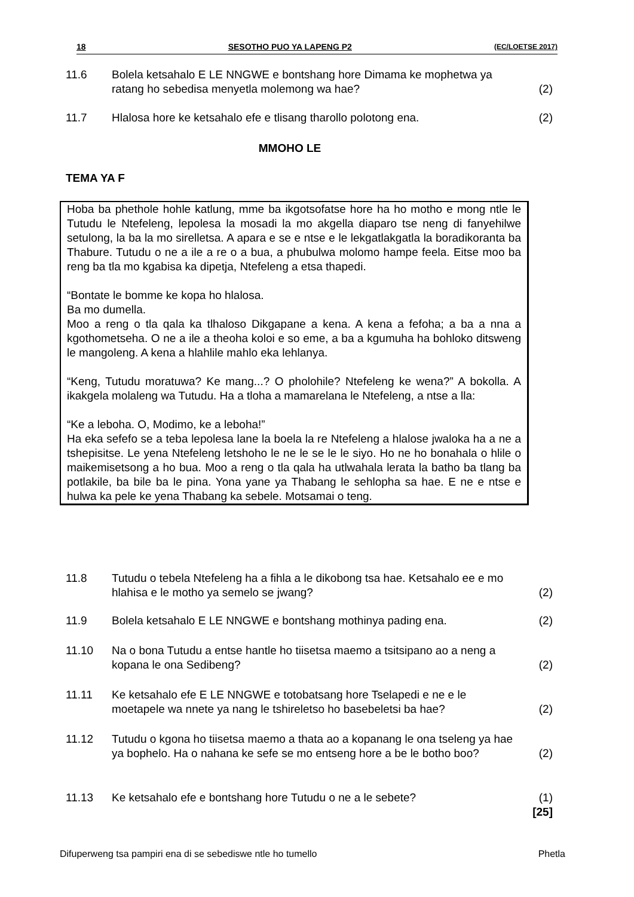18 SESOTHO PUO YA LAPENG P2 (EC/LOETSE 2017)
11.6 Bolela ketsahalo E LE NNGWE e bontshang hore Dimama ke mophetwa ya ratang ho sebedisa menyetla molemong wa hae?
(2)
11.7 Hlalosa hore ke ketsahalo efe e tlisang tharollo polotong ena.
(2)
MMOHO LE
TEMA YA F
Hoba ba phethole hohle katlung, mme ba ikgotsofatse hore ha ho motho e mong ntle le Tutudu le Ntefeleng, lepolesa la mosadi la mo akgella diaparo tse neng di fanyehilwe setulong, la ba la mo sirelletsa. A apara e se e ntse e le lekgatlakgatla la boradikoranta ba Thabure. Tutudu o ne a ile a re o a bua, a phubulwa molomo hampe feela. Eitse moo ba reng ba tla mo kgabisa ka dipetja, Ntefeleng a etsa thapedi.
“Bontate le bomme ke kopa ho hlalosa.
Ba mo dumella.
Moo a reng o tla qala ka tlhaloso Dikgapane a kena. A kena a fefoha; a ba a nna a kgothometseha. O ne a ile a theoha koloi e so eme, a ba a kgumuha ha bohloko ditsweng le mangoleng. A kena a hlahlile mahlo eka lehlanya.
“Keng, Tutudu moratuwa? Ke mang...? O pholohile? Ntefeleng ke wena?” A bokolla. A ikakgela molaleng wa Tutudu. Ha a tloha a mamarelana le Ntefeleng, a ntse a lla:
“Ke a leboha. O, Modimo, ke a leboha!”
Ha eka sefefo se a teba lepolesa lane la boela la re Ntefeleng a hlalose jwaloka ha a ne a tshepisitse. Le yena Ntefeleng letshoho le ne le se le le siyo. Ho ne ho bonahala o hlile o maikemisetsong a ho bua. Moo a reng o tla qala ha utlwahala lerata la batho ba tlang ba potlakile, ba bile ba le pina. Yona yane ya Thabang le sehlopha sa hae. E ne e ntse e hulwa ka pele ke yena Thabang ka sebele. Motsamai o teng.
11.8 Tutudu o tebela Ntefeleng ha a fihla a le dikobong tsa hae. Ketsahalo ee e mo hlahisa e le motho ya semelo se jwang?
(2)
11.9 Bolela ketsahalo E LE NNGWE e bontshang mothinya pading ena.
(2)
11.10 Na o bona Tutudu a entse hantle ho tiisetsa maemo a tsitsipano ao a neng a kopana le ona Sedibeng?
(2)
11.11 Ke ketsahalo efe E LE NNGWE e totobatsang hore Tselapedi e ne e le moetapele wa nnete ya nang le tshireletso ho basebeletsi ba hae?
(2)
11.12 Tutudu o kgona ho tiisetsa maemo a thata ao a kopanang le ona tseleng ya hae ya bophelo. Ha o nahana ke sefe se mo entseng hore a be le botho boo?
(2)
11.13 Ke ketsahalo efe e bontshang hore Tutudu o ne a le sebete?
(1)
[25]
Difuperweng tsa pampiri ena di se sebediswe ntle ho tumello Phetla